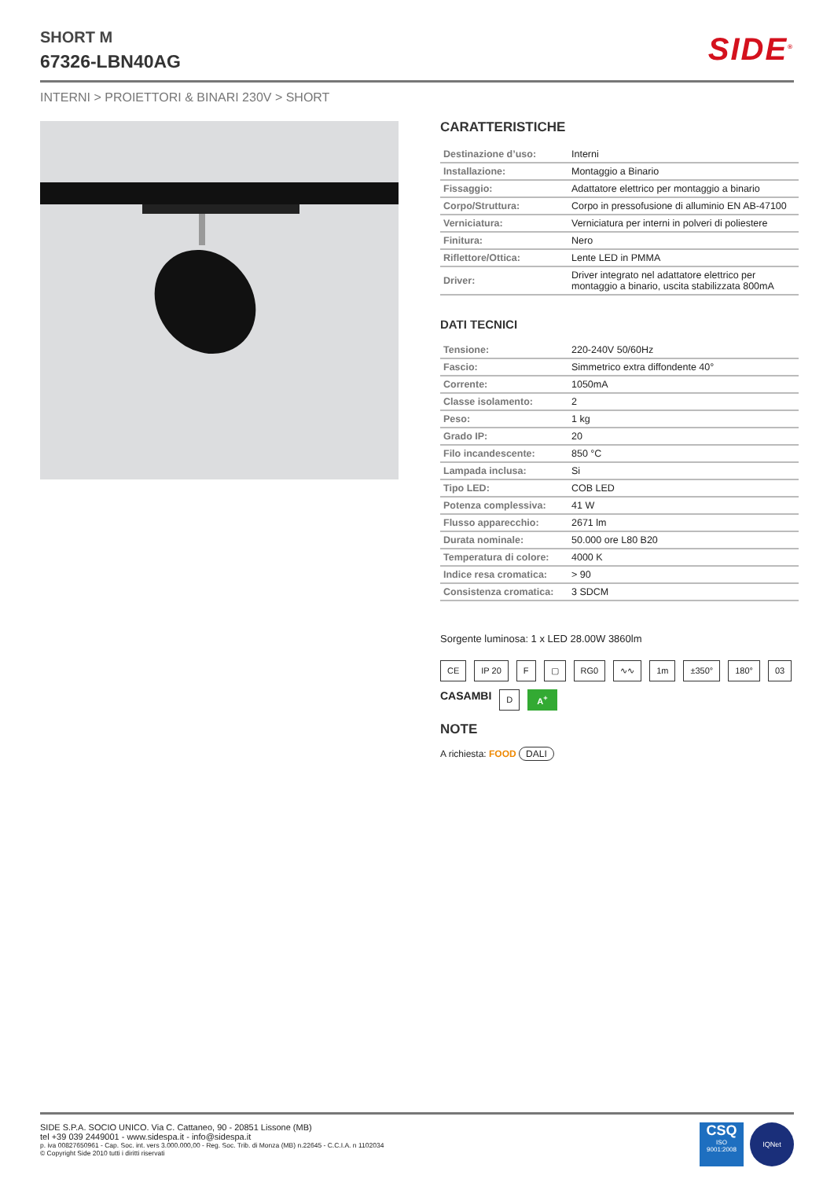SHORT M
67326-LBN40AG
SIDE<sup>®</sup>
INTERNI > PROIETTORI & BINARI 230V > SHORT
CARATTERISTICHE
| Destinazione d’uso: | Interni |
| Installazione: | Montaggio a Binario |
| Fissaggio: | Adattatore elettrico per montaggio a binario |
| Corpo/Struttura: | Corpo in pressofusione di alluminio EN AB-47100 |
| Verniciatura: | Verniciatura per interni in polveri di poliestere |
| Finitura: | Nero |
| Riflettore/Ottica: | Lente LED in PMMA |
| Driver: | Driver integrato nel adattatore elettrico per montaggio a binario, uscita stabilizzata 800mA |
DATI TECNICI
| Tensione: | 220-240V 50/60Hz |
| Fascio: | Simmetrico extra diffondente 40° |
| Corrente: | 1050mA |
| Classe isolamento: | 2 |
| Peso: | 1 kg |
| Grado IP: | 20 |
| Filo incandescente: | 850 °C |
| Lampada inclusa: | Si |
| Tipo LED: | COB LED |
| Potenza complessiva: | 41 W |
| Flusso apparecchio: | 2671 lm |
| Durata nominale: | 50.000 ore L80 B20 |
| Temperatura di colore: | 4000 K |
| Indice resa cromatica: | > 90 |
| Consistenza cromatica: | 3 SDCM |
Sorgente luminosa: 1 x LED 28.00W 3860lm
CE IP 20 F ▢ RG0 ∿∿ 1m ±350° 180° 03 CASAMBI D A<sup>+</sup>
NOTE
A richiesta: FOOD DALI
SIDE S.P.A. SOCIO UNICO. Via C. Cattaneo, 90 - 20851 Lissone (MB)
tel +39 039 2449001 - www.sidespa.it - info@sidespa.it
p. iva 00827650961 - Cap. Soc. int. vers 3.000.000,00 - Reg. Soc. Trib. di Monza (MB) n.22645 - C.C.I.A. n 1102034
© Copyright Side 2010 tutti i diritti riservati
CSQ
ISO
9001:2008
IQNet